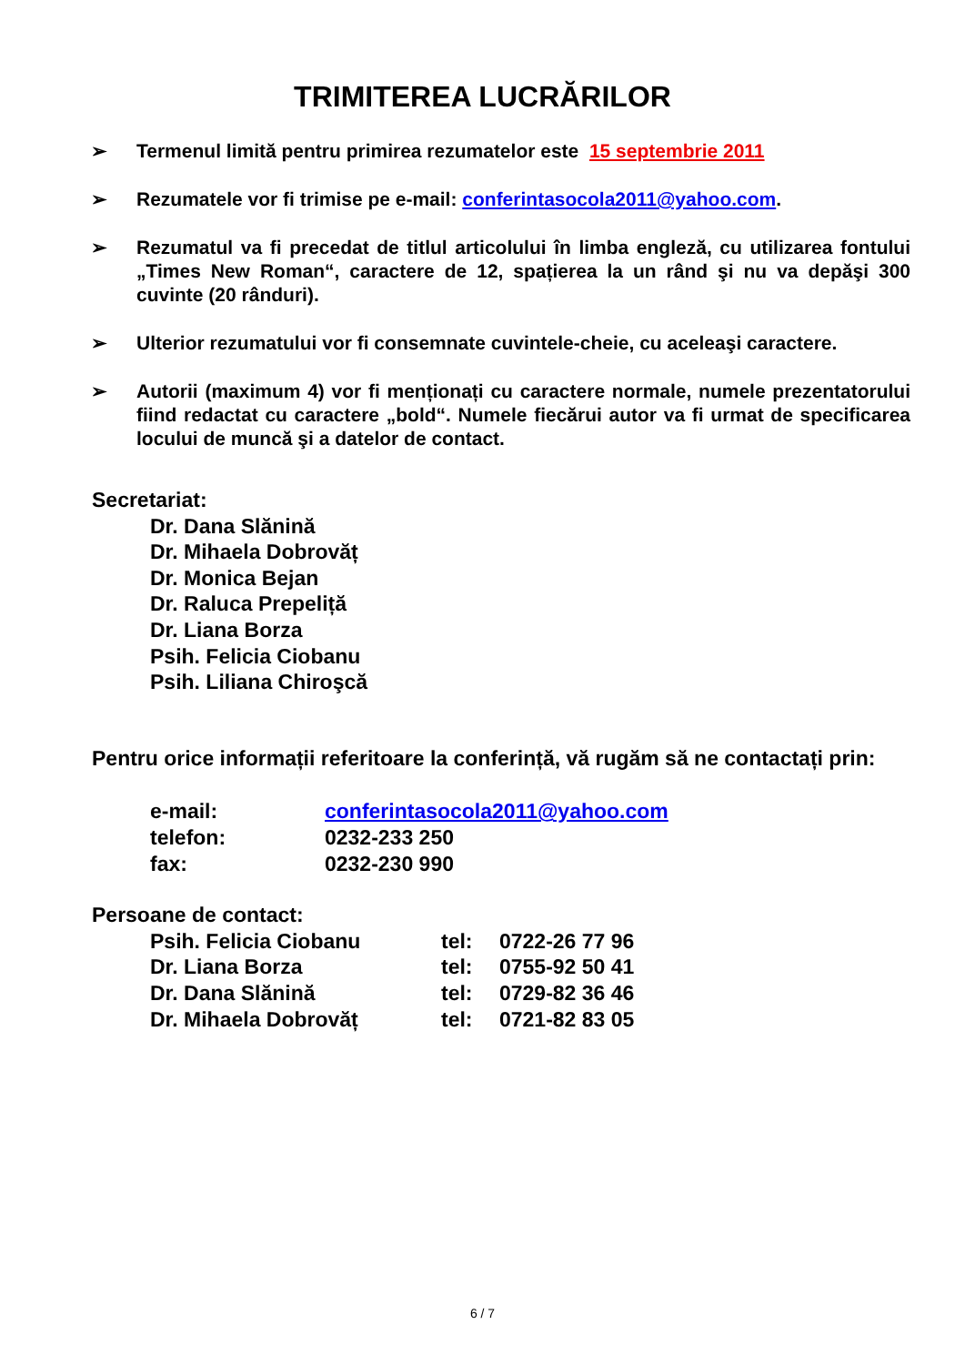TRIMITEREA LUCRĂRILOR
➢ Termenul limită pentru primirea rezumatelor este 15 septembrie 2011
➢ Rezumatele vor fi trimise pe e-mail: conferintasocola2011@yahoo.com.
➢ Rezumatul va fi precedat de titlul articolului în limba engleză, cu utilizarea fontului „Times New Roman“, caractere de 12, spațierea la un rând şi nu va depăşi 300 cuvinte (20 rânduri).
➢ Ulterior rezumatului vor fi consemnate cuvintele-cheie, cu aceleaşi caractere.
➢ Autorii (maximum 4) vor fi menționați cu caractere normale, numele prezentatorului fiind redactat cu caractere „bold“. Numele fiecărui autor va fi urmat de specificarea locului de muncă şi a datelor de contact.
Secretariat:
Dr. Dana Slănină
Dr. Mihaela Dobrovăț
Dr. Monica Bejan
Dr. Raluca Prepeliță
Dr. Liana Borza
Psih. Felicia Ciobanu
Psih. Liliana Chiroşcă
Pentru orice informații referitoare la conferință, vă rugăm să ne contactați prin:
| e-mail: | conferintasocola2011@yahoo.com |
| telefon: | 0232-233 250 |
| fax: | 0232-230 990 |
Persoane de contact:
| Psih. Felicia Ciobanu | tel: | 0722-26 77 96 |
| Dr. Liana Borza | tel: | 0755-92 50 41 |
| Dr. Dana Slănină | tel: | 0729-82 36 46 |
| Dr. Mihaela Dobrovăț | tel: | 0721-82 83 05 |
6 / 7